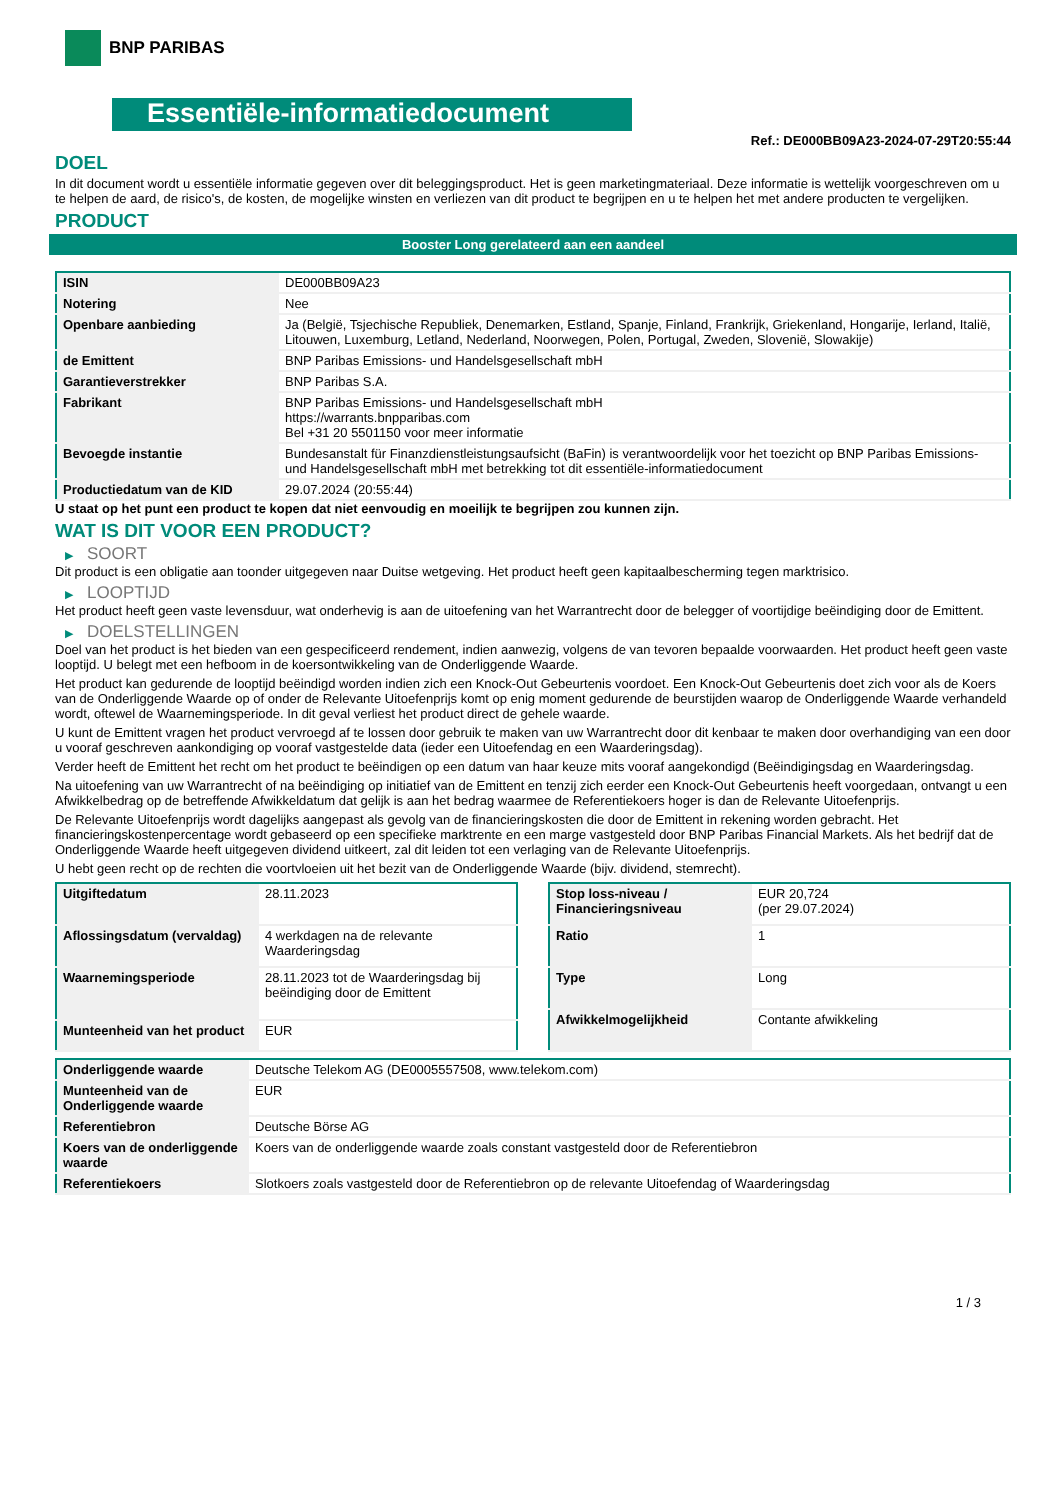BNP PARIBAS
Essentiële-informatiedocument
Ref.: DE000BB09A23-2024-07-29T20:55:44
DOEL
In dit document wordt u essentiële informatie gegeven over dit beleggingsproduct. Het is geen marketingmateriaal. Deze informatie is wettelijk voorgeschreven om u te helpen de aard, de risico's, de kosten, de mogelijke winsten en verliezen van dit product te begrijpen en u te helpen het met andere producten te vergelijken.
PRODUCT
Booster Long gerelateerd aan een aandeel
| ISIN | DE000BB09A23 |
| Notering | Nee |
| Openbare aanbieding | Ja (België, Tsjechische Republiek, Denemarken, Estland, Spanje, Finland, Frankrijk, Griekenland, Hongarije, Ierland, Italië, Litouwen, Luxemburg, Letland, Nederland, Noorwegen, Polen, Portugal, Zweden, Slovenië, Slowakije) |
| de Emittent | BNP Paribas Emissions- und Handelsgesellschaft mbH |
| Garantieverstrekker | BNP Paribas S.A. |
| Fabrikant | BNP Paribas Emissions- und Handelsgesellschaft mbH https://warrants.bnpparibas.com Bel +31 20 5501150 voor meer informatie |
| Bevoegde instantie | Bundesanstalt für Finanzdienstleistungsaufsicht (BaFin) is verantwoordelijk voor het toezicht op BNP Paribas Emissions- und Handelsgesellschaft mbH met betrekking tot dit essentiële-informatiedocument |
| Productiedatum van de KID | 29.07.2024 (20:55:44) |
U staat op het punt een product te kopen dat niet eenvoudig en moeilijk te begrijpen zou kunnen zijn.
WAT IS DIT VOOR EEN PRODUCT?
▶ SOORT
Dit product is een obligatie aan toonder uitgegeven naar Duitse wetgeving. Het product heeft geen kapitaalbescherming tegen marktrisico.
▶ LOOPTIJD
Het product heeft geen vaste levensduur, wat onderhevig is aan de uitoefening van het Warrantrecht door de belegger of voortijdige beëindiging door de Emittent.
▶ DOELSTELLINGEN
Doel van het product is het bieden van een gespecificeerd rendement, indien aanwezig, volgens de van tevoren bepaalde voorwaarden. Het product heeft geen vaste looptijd. U belegt met een hefboom in de koersontwikkeling van de Onderliggende Waarde.
Het product kan gedurende de looptijd beëindigd worden indien zich een Knock-Out Gebeurtenis voordoet. Een Knock-Out Gebeurtenis doet zich voor als de Koers van de Onderliggende Waarde op of onder de Relevante Uitoefenprijs komt op enig moment gedurende de beurstijden waarop de Onderliggende Waarde verhandeld wordt, oftewel de Waarnemingsperiode. In dit geval verliest het product direct de gehele waarde.
U kunt de Emittent vragen het product vervroegd af te lossen door gebruik te maken van uw Warrantrecht door dit kenbaar te maken door overhandiging van een door u vooraf geschreven aankondiging op vooraf vastgestelde data (ieder een Uitoefendag en een Waarderingsdag).
Verder heeft de Emittent het recht om het product te beëindigen op een datum van haar keuze mits vooraf aangekondigd (Beëindigingsdag en Waarderingsdag.
Na uitoefening van uw Warrantrecht of na beëindiging op initiatief van de Emittent en tenzij zich eerder een Knock-Out Gebeurtenis heeft voorgedaan, ontvangt u een Afwikkelbedrag op de betreffende Afwikkeldatum dat gelijk is aan het bedrag waarmee de Referentiekoers hoger is dan de Relevante Uitoefenprijs.
De Relevante Uitoefenprijs wordt dagelijks aangepast als gevolg van de financieringskosten die door de Emittent in rekening worden gebracht. Het financieringskostenpercentage wordt gebaseerd op een specifieke marktrente en een marge vastgesteld door BNP Paribas Financial Markets. Als het bedrijf dat de Onderliggende Waarde heeft uitgegeven dividend uitkeert, zal dit leiden tot een verlaging van de Relevante Uitoefenprijs.
U hebt geen recht op de rechten die voortvloeien uit het bezit van de Onderliggende Waarde (bijv. dividend, stemrecht).
| Uitgiftedatum | 28.11.2023 |
| Aflossingsdatum (vervaldag) | 4 werkdagen na de relevante Waarderingsdag |
| Waarnemingsperiode | 28.11.2023 tot de Waarderingsdag bij beëindiging door de Emittent |
| Munteenheid van het product | EUR |
| Stop loss-niveau / Financieringsniveau | EUR 20,724 (per 29.07.2024) |
| Ratio | 1 |
| Type | Long |
| Afwikkelmogelijkheid | Contante afwikkeling |
| Onderliggende waarde | Deutsche Telekom AG (DE0005557508, www.telekom.com) |
| Munteenheid van de Onderliggende waarde | EUR |
| Referentiebron | Deutsche Börse AG |
| Koers van de onderliggende waarde | Koers van de onderliggende waarde zoals constant vastgesteld door de Referentiebron |
| Referentiekoers | Slotkoers zoals vastgesteld door de Referentiebron op de relevante Uitoefendag of Waarderingsdag |
1 / 3